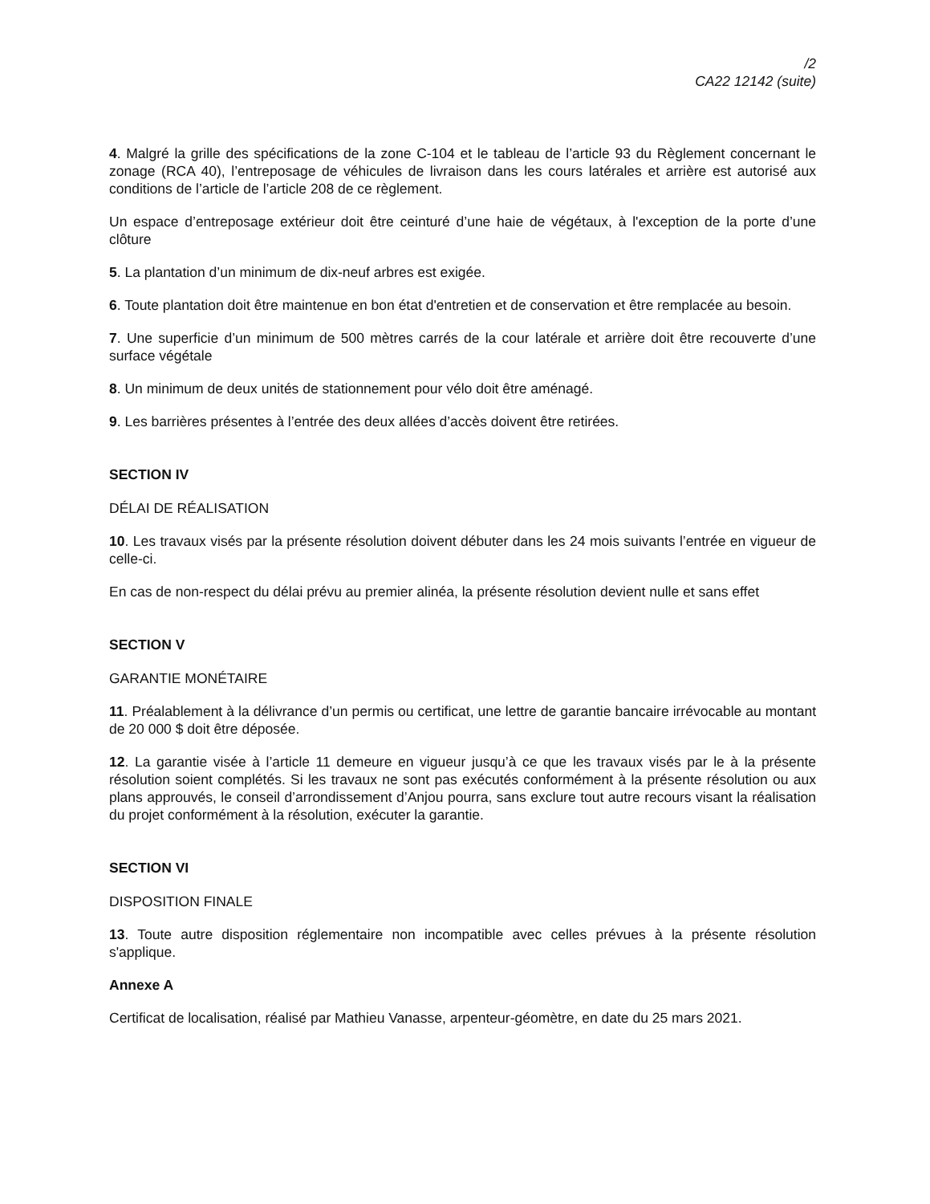/2
CA22 12142 (suite)
4. Malgré la grille des spécifications de la zone C-104 et le tableau de l’article 93 du Règlement concernant le zonage (RCA 40), l’entreposage de véhicules de livraison dans les cours latérales et arrière est autorisé aux conditions de l’article de l’article 208 de ce règlement.
Un espace d’entreposage extérieur doit être ceinturé d’une haie de végétaux, à l'exception de la porte d’une clôture
5. La plantation d’un minimum de dix-neuf arbres est exigée.
6. Toute plantation doit être maintenue en bon état d'entretien et de conservation et être remplacée au besoin.
7. Une superficie d’un minimum de 500 mètres carrés de la cour latérale et arrière doit être recouverte d’une surface végétale
8. Un minimum de deux unités de stationnement pour vélo doit être aménagé.
9. Les barrières présentes à l’entrée des deux allées d’accès doivent être retirées.
SECTION IV
DÉLAI DE RÉALISATION
10. Les travaux visés par la présente résolution doivent débuter dans les 24 mois suivants l’entrée en vigueur de celle-ci.
En cas de non-respect du délai prévu au premier alinéa, la présente résolution devient nulle et sans effet
SECTION V
GARANTIE MONÉTAIRE
11. Préalablement à la délivrance d’un permis ou certificat, une lettre de garantie bancaire irrévocable au montant de 20 000 $ doit être déposée.
12. La garantie visée à l’article 11 demeure en vigueur jusqu’à ce que les travaux visés par le à la présente résolution soient complétés. Si les travaux ne sont pas exécutés conformément à la présente résolution ou aux plans approuvés, le conseil d’arrondissement d’Anjou pourra, sans exclure tout autre recours visant la réalisation du projet conformément à la résolution, exécuter la garantie.
SECTION VI
DISPOSITION FINALE
13. Toute autre disposition réglementaire non incompatible avec celles prévues à la présente résolution s'applique.
Annexe A
Certificat de localisation, réalisé par Mathieu Vanasse, arpenteur-géomètre, en date du 25 mars 2021.